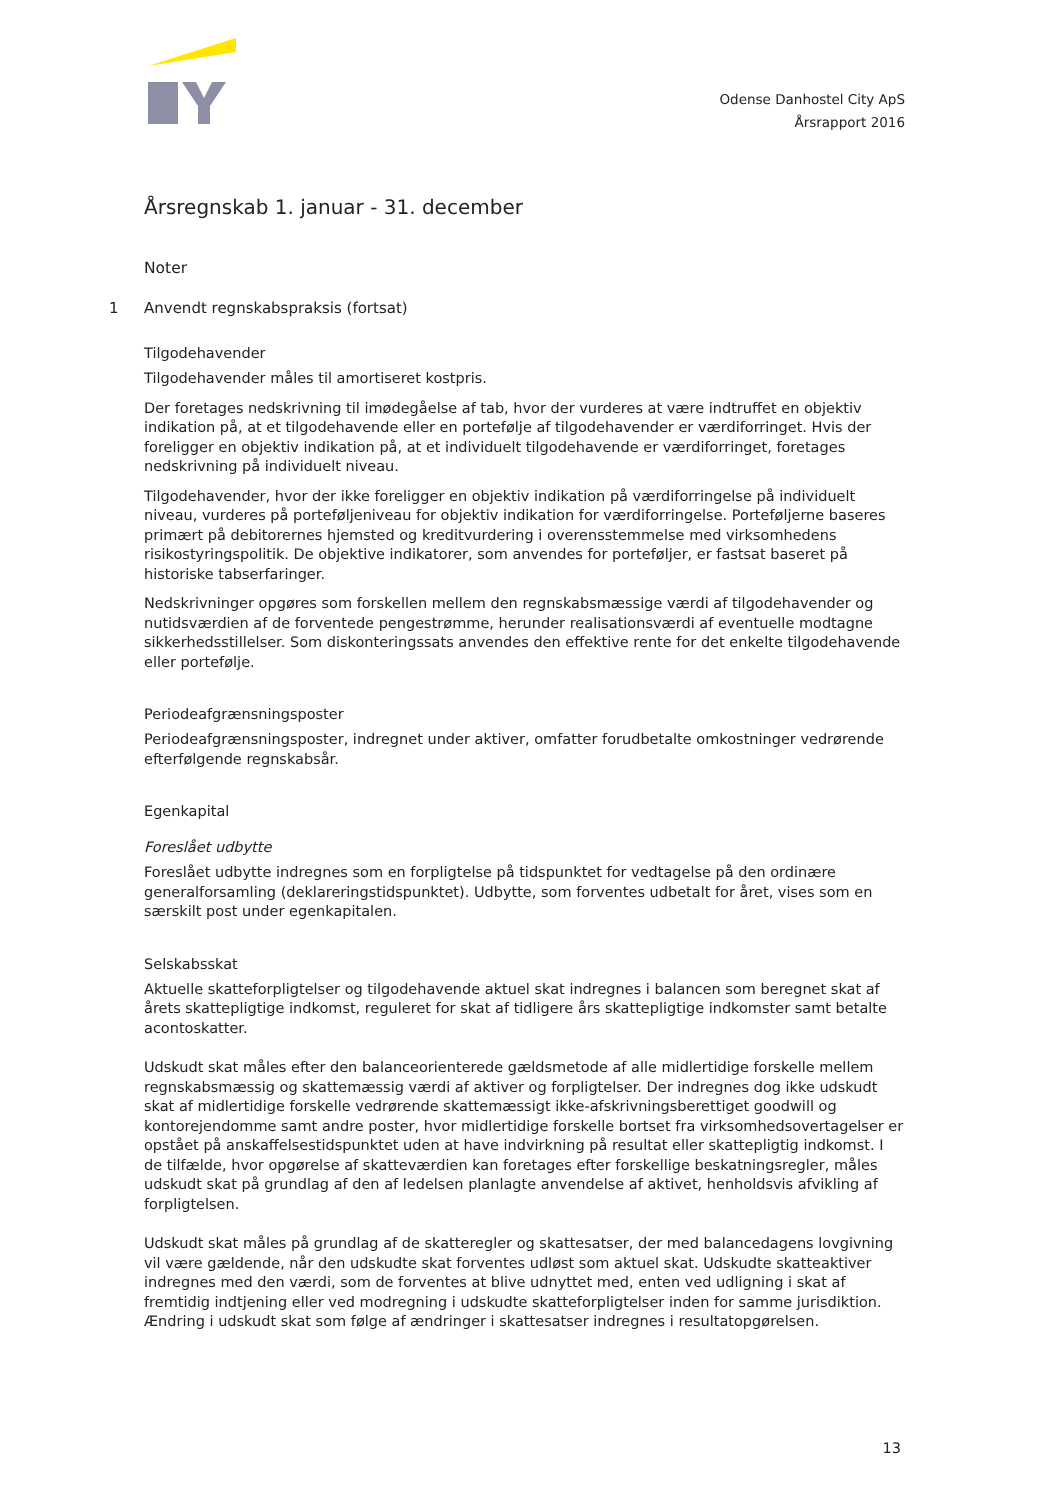Odense Danhostel City ApS
Årsrapport 2016
Årsregnskab 1. januar - 31. december
Noter
1 Anvendt regnskabspraksis (fortsat)
Tilgodehavender
Tilgodehavender måles til amortiseret kostpris.
Der foretages nedskrivning til imødegåelse af tab, hvor der vurderes at være indtruffet en objektiv indikation på, at et tilgodehavende eller en portefølje af tilgodehavender er værdiforringet. Hvis der foreligger en objektiv indikation på, at et individuelt tilgodehavende er værdiforringet, foretages nedskrivning på individuelt niveau.
Tilgodehavender, hvor der ikke foreligger en objektiv indikation på værdiforringelse på individuelt niveau, vurderes på porteføljeniveau for objektiv indikation for værdiforringelse. Porteføljerne baseres primært på debitorernes hjemsted og kreditvurdering i overensstemmelse med virksomhedens risikostyringspolitik. De objektive indikatorer, som anvendes for porteføljer, er fastsat baseret på historiske tabserfaringer.
Nedskrivninger opgøres som forskellen mellem den regnskabsmæssige værdi af tilgodehavender og nutidsværdien af de forventede pengestrømme, herunder realisationsværdi af eventuelle modtagne sikkerhedsstillelser. Som diskonteringssats anvendes den effektive rente for det enkelte tilgodehavende eller portefølje.
Periodeafgrænsningsposter
Periodeafgrænsningsposter, indregnet under aktiver, omfatter forudbetalte omkostninger vedrørende efterfølgende regnskabsår.
Egenkapital
Foreslået udbytte
Foreslået udbytte indregnes som en forpligtelse på tidspunktet for vedtagelse på den ordinære generalforsamling (deklareringstidspunktet). Udbytte, som forventes udbetalt for året, vises som en særskilt post under egenkapitalen.
Selskabsskat
Aktuelle skatteforpligtelser og tilgodehavende aktuel skat indregnes i balancen som beregnet skat af årets skattepligtige indkomst, reguleret for skat af tidligere års skattepligtige indkomster samt betalte acontoskatter.
Udskudt skat måles efter den balanceorienterede gældsmetode af alle midlertidige forskelle mellem regnskabsmæssig og skattemæssig værdi af aktiver og forpligtelser. Der indregnes dog ikke udskudt skat af midlertidige forskelle vedrørende skattemæssigt ikke-afskrivningsberettiget goodwill og kontorejendomme samt andre poster, hvor midlertidige forskelle bortset fra virksomhedsovertagelser er opstået på anskaffelsestidspunktet uden at have indvirkning på resultat eller skattepligtig indkomst. I de tilfælde, hvor opgørelse af skatteværdien kan foretages efter forskellige beskatningsregler, måles udskudt skat på grundlag af den af ledelsen planlagte anvendelse af aktivet, henholdsvis afvikling af forpligtelsen.
Udskudt skat måles på grundlag af de skatteregler og skattesatser, der med balancedagens lovgivning vil være gældende, når den udskudte skat forventes udløst som aktuel skat. Udskudte skatteaktiver indregnes med den værdi, som de forventes at blive udnyttet med, enten ved udligning i skat af fremtidig indtjening eller ved modregning i udskudte skatteforpligtelser inden for samme jurisdiktion. Ændring i udskudt skat som følge af ændringer i skattesatser indregnes i resultatopgørelsen.
13